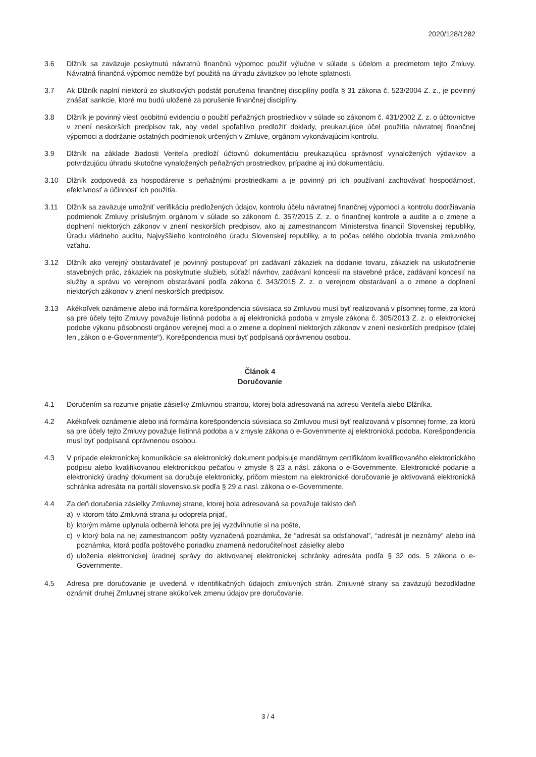2020/128/1282
3.6 Dlžník sa zaväzuje poskytnutú návratnú finančnú výpomoc použiť výlučne v súlade s účelom a predmetom tejto Zmluvy. Návratná finančná výpomoc nemôže byť použitá na úhradu záväzkov po lehote splatnosti.
3.7 Ak Dlžník naplní niektorú zo skutkových podstát porušenia finančnej disciplíny podľa § 31 zákona č. 523/2004 Z. z., je povinný znášať sankcie, ktoré mu budú uložené za porušenie finančnej disciplíny.
3.8 Dlžník je povinný viesť osobitnú evidenciu o použití peňažných prostriedkov v súlade so zákonom č. 431/2002 Z. z. o účtovníctve v znení neskorších predpisov tak, aby vedel spoľahlivo predložiť doklady, preukazujúce účel použitia návratnej finančnej výpomoci a dodržanie ostatných podmienok určených v Zmluve, orgánom vykonávajúcim kontrolu.
3.9 Dlžník na základe žiadosti Veriteľa predloží účtovnú dokumentáciu preukazujúcu správnosť vynaložených výdavkov a potvrdzujúcu úhradu skutočne vynaložených peňažných prostriedkov, prípadne aj inú dokumentáciu.
3.10 Dlžník zodpovedá za hospodárenie s peňažnými prostriedkami a je povinný pri ich používaní zachovávať hospodárnosť, efektívnosť a účinnosť ich použitia.
3.11 Dlžník sa zaväzuje umožniť verifikáciu predložených údajov, kontrolu účelu návratnej finančnej výpomoci a kontrolu dodržiavania podmienok Zmluvy príslušným orgánom v súlade so zákonom č. 357/2015 Z. z. o finančnej kontrole a audite a o zmene a doplnení niektorých zákonov v znení neskorších predpisov, ako aj zamestnancom Ministerstva financií Slovenskej republiky, Úradu vládneho auditu, Najvyššieho kontrolného úradu Slovenskej republiky, a to počas celého obdobia trvania zmluvného vzťahu.
3.12 Dlžník ako verejný obstarávateľ je povinný postupovať pri zadávaní zákaziek na dodanie tovaru, zákaziek na uskutočnenie stavebných prác, zákaziek na poskytnutie služieb, súťaží návrhov, zadávaní koncesií na stavebné práce, zadávaní koncesií na služby a správu vo verejnom obstarávaní podľa zákona č. 343/2015 Z. z. o verejnom obstarávaní a o zmene a doplnení niektorých zákonov v znení neskorších predpisov.
3.13 Akékoľvek oznámenie alebo iná formálna korešpondencia súvisiaca so Zmluvou musí byť realizovaná v písomnej forme, za ktorú sa pre účely tejto Zmluvy považuje listinná podoba a aj elektronická podoba v zmysle zákona č. 305/2013 Z. z. o elektronickej podobe výkonu pôsobnosti orgánov verejnej moci a o zmene a doplnení niektorých zákonov v znení neskorších predpisov (ďalej len „zákon o e-Governmente“). Korešpondencia musí byť podpísaná oprávnenou osobou.
Článok 4
Doručovanie
4.1 Doručením sa rozumie prijatie zásielky Zmluvnou stranou, ktorej bola adresovaná na adresu Veriteľa alebo Dlžníka.
4.2 Akékoľvek oznámenie alebo iná formálna korešpondencia súvisiaca so Zmluvou musí byť realizovaná v písomnej forme, za ktorú sa pre účely tejto Zmluvy považuje listinná podoba a v zmysle zákona o e-Governmente aj elektronická podoba. Korešpondencia musí byť podpísaná oprávnenou osobou.
4.3 V prípade elektronickej komunikácie sa elektronický dokument podpisuje mandátnym certifikátom kvalifikovaného elektronického podpisu alebo kvalifikovanou elektronickou pečaťou v zmysle § 23 a násl. zákona o e-Governmente. Elektronické podanie a elektronický úradný dokument sa doručuje elektronicky, pričom miestom na elektronické doručovanie je aktivovaná elektronická schránka adresáta na portáli slovensko.sk podľa § 29 a nasl. zákona o e-Governmente.
4.4 Za deň doručenia zásielky Zmluvnej strane, ktorej bola adresovaná sa považuje takisto deň
a) v ktorom táto Zmluvná strana ju odoprela prijať,
b) ktorým márne uplynula odberná lehota pre jej vyzdvihnutie si na pošte,
c) v ktorý bola na nej zamestnancom pošty vyznačená poznámka, že “adresát sa odsťahoval”, “adresát je neznámy” alebo iná poznámka, ktorá podľa poštového poriadku znamená nedoručiteľnosť zásielky alebo
d) uloženia elektronickej úradnej správy do aktivovanej elektronickej schránky adresáta podľa § 32 ods. 5 zákona o e-Governmente.
4.5 Adresa pre doručovanie je uvedená v identifikačných údajoch zmluvných strán. Zmluvné strany sa zaväzujú bezodkladne oznámiť druhej Zmluvnej strane akúkoľvek zmenu údajov pre doručovanie.
3 / 4